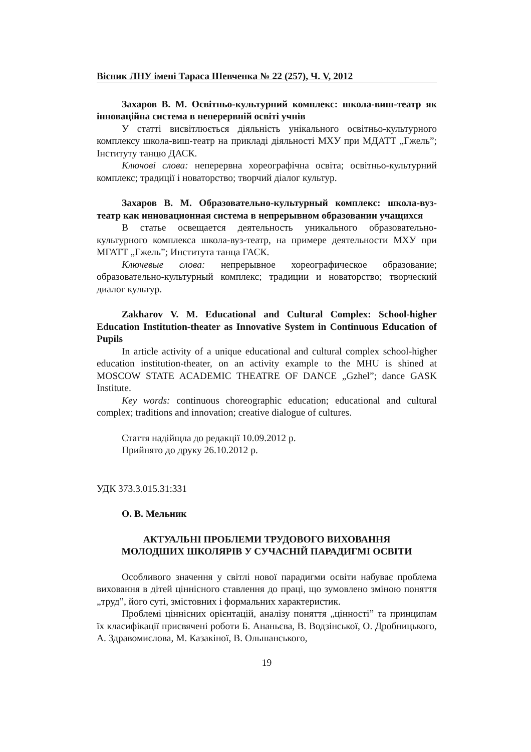Вісник ЛНУ імені Тараса Шевченка № 22 (257), Ч. V, 2012
Захаров В. М. Освітньо-культурний комплекс: школа-виш-театр як інноваційна система в неперервній освіті учнів
У статті висвітлюється діяльність унікального освітньо-культурного комплексу школа-виш-театр на прикладі діяльності МХУ при МДАТТ „Гжель”; Інституту танцю ДАСК.
Ключові слова: неперервна хореографічна освіта; освітньо-культурний комплекс; традиції і новаторство; творчий діалог культур.
Захаров В. М. Образовательно-культурный комплекс: школа-вуз-театр как инновационная система в непрерывном образовании учащихся
В статье освещается деятельность уникального образовательно-культурного комплекса школа-вуз-театр, на примере деятельности МХУ при МГАТТ „Гжель”; Института танца ГАСК.
Ключевые слова: непрерывное хореографическое образование; образовательно-культурный комплекс; традиции и новаторство; творческий диалог культур.
Zakharov V. M. Educational and Cultural Complex: School-higher Education Institution-theater as Innovative System in Continuous Education of Pupils
In article activity of a unique educational and cultural complex school-higher education institution-theater, on an activity example to the MHU is shined at MOSCOW STATE ACADEMIC THEATRE OF DANCE „Gzhel”; dance GASK Institute.
Key words: continuous choreographic education; educational and cultural complex; traditions and innovation; creative dialogue of cultures.
Стаття надійщла до редакції 10.09.2012 р.
Прийнято до друку 26.10.2012 р.
УДК 373.3.015.31:331
О. В. Мельник
АКТУАЛЬНІ ПРОБЛЕМИ ТРУДОВОГО ВИХОВАННЯ
МОЛОДШИХ ШКОЛЯРІВ У СУЧАСНІЙ ПАРАДИГМІ ОСВІТИ
Особливого значення у світлі нової парадигми освіти набуває проблема виховання в дітей ціннісного ставлення до праці, що зумовлено зміною поняття „труд”, його суті, змістовних і формальних характеристик.
Проблемі ціннісних орієнтацій, аналізу поняття „цінності” та принципам їх класифікації присвячені роботи Б. Ананьєва, В. Водзінської, О. Дробницького, А. Здравомислова, М. Казакіної, В. Ольшанського,
19